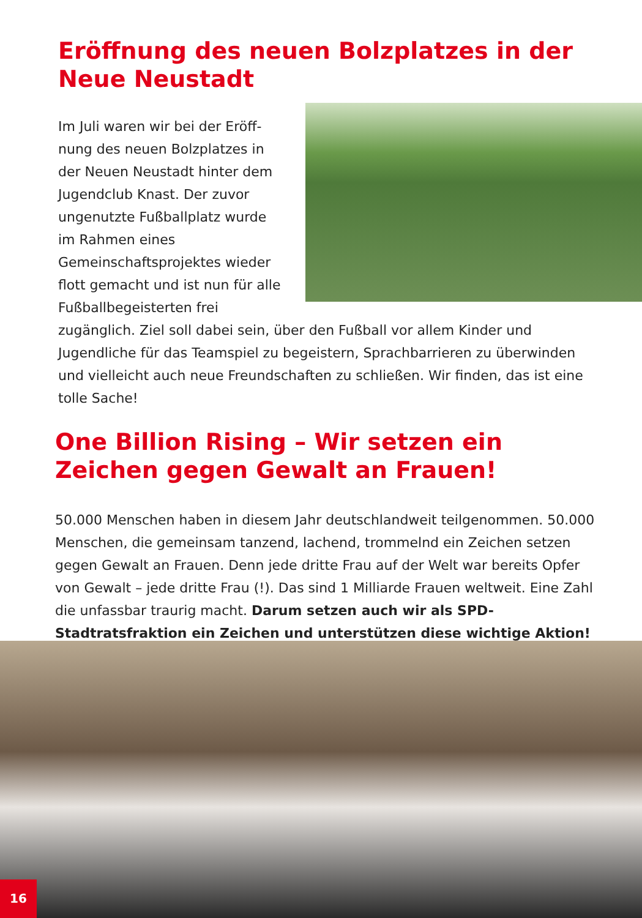Eröffnung des neuen Bolzplatzes in der Neue Neustadt
Im Juli waren wir bei der Eröff­nung des neuen Bolzplatzes in der Neuen Neustadt hinter dem Jugendclub Knast. Der zuvor ungenutzte Fußballplatz wurde im Rahmen eines Gemeinschaftsprojektes wieder flott gemacht und ist nun für alle Fußballbegeisterten frei zugänglich. Ziel soll dabei sein, über den Fußball vor allem Kinder und Jugendliche für das Teamspiel zu begeistern, Sprachbarrieren zu überwinden und vielleicht auch neue Freundschaften zu schließen. Wir finden, das ist eine tolle Sache!
One Billion Rising – Wir setzen ein Zeichen gegen Gewalt an Frauen!
50.000 Menschen haben in diesem Jahr deutschlandweit teilgenommen. 50.000 Menschen, die gemeinsam tanzend, lachend, trommelnd ein Zeichen setzen gegen Gewalt an Frauen. Denn jede dritte Frau auf der Welt war bereits Opfer von Gewalt – jede dritte Frau (!). Das sind 1 Milliarde Frauen weltweit. Eine Zahl die unfassbar traurig macht. Darum setzen auch wir als SPD-Stadtratsfraktion ein Zeichen und unterstützen diese wichtige Aktion!
16